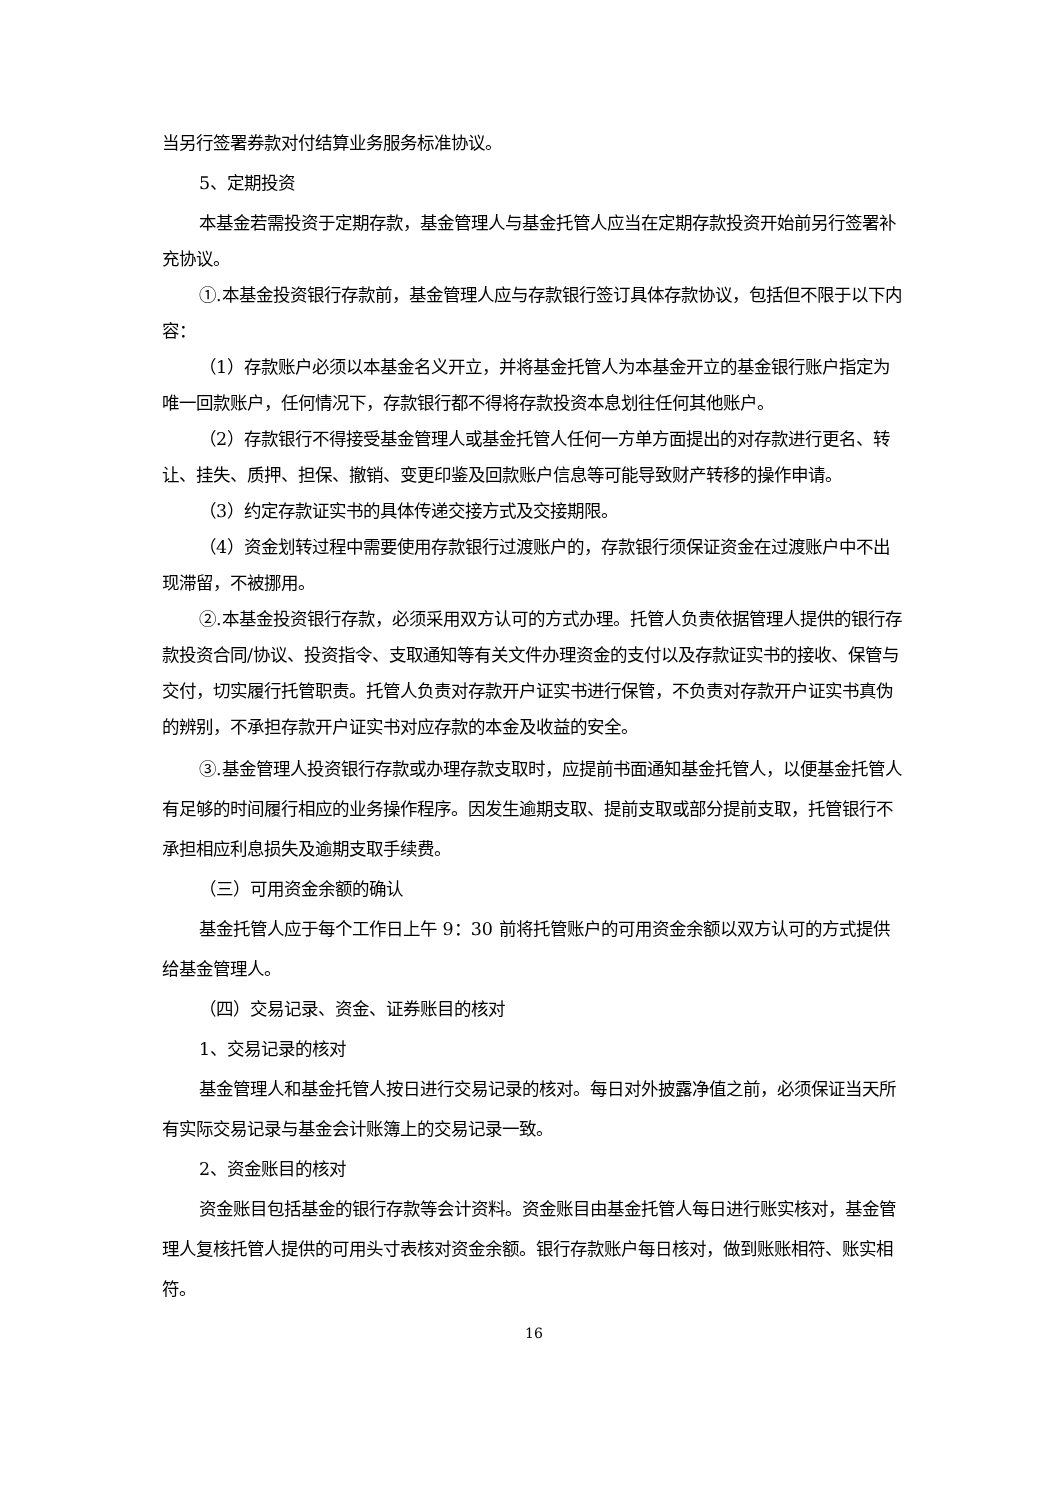当另行签署券款对付结算业务服务标准协议。
5、定期投资
本基金若需投资于定期存款，基金管理人与基金托管人应当在定期存款投资开始前另行签署补充协议。
①.本基金投资银行存款前，基金管理人应与存款银行签订具体存款协议，包括但不限于以下内容：
（1）存款账户必须以本基金名义开立，并将基金托管人为本基金开立的基金银行账户指定为唯一回款账户，任何情况下，存款银行都不得将存款投资本息划往任何其他账户。
（2）存款银行不得接受基金管理人或基金托管人任何一方单方面提出的对存款进行更名、转让、挂失、质押、担保、撤销、变更印鉴及回款账户信息等可能导致财产转移的操作申请。
（3）约定存款证实书的具体传递交接方式及交接期限。
（4）资金划转过程中需要使用存款银行过渡账户的，存款银行须保证资金在过渡账户中不出现滞留，不被挪用。
②.本基金投资银行存款，必须采用双方认可的方式办理。托管人负责依据管理人提供的银行存款投资合同/协议、投资指令、支取通知等有关文件办理资金的支付以及存款证实书的接收、保管与交付，切实履行托管职责。托管人负责对存款开户证实书进行保管，不负责对存款开户证实书真伪的辨别，不承担存款开户证实书对应存款的本金及收益的安全。
③.基金管理人投资银行存款或办理存款支取时，应提前书面通知基金托管人，以便基金托管人有足够的时间履行相应的业务操作程序。因发生逾期支取、提前支取或部分提前支取，托管银行不承担相应利息损失及逾期支取手续费。
（三）可用资金余额的确认
基金托管人应于每个工作日上午 9：30 前将托管账户的可用资金余额以双方认可的方式提供给基金管理人。
（四）交易记录、资金、证券账目的核对
1、交易记录的核对
基金管理人和基金托管人按日进行交易记录的核对。每日对外披露净值之前，必须保证当天所有实际交易记录与基金会计账簿上的交易记录一致。
2、资金账目的核对
资金账目包括基金的银行存款等会计资料。资金账目由基金托管人每日进行账实核对，基金管理人复核托管人提供的可用头寸表核对资金余额。银行存款账户每日核对，做到账账相符、账实相符。
16